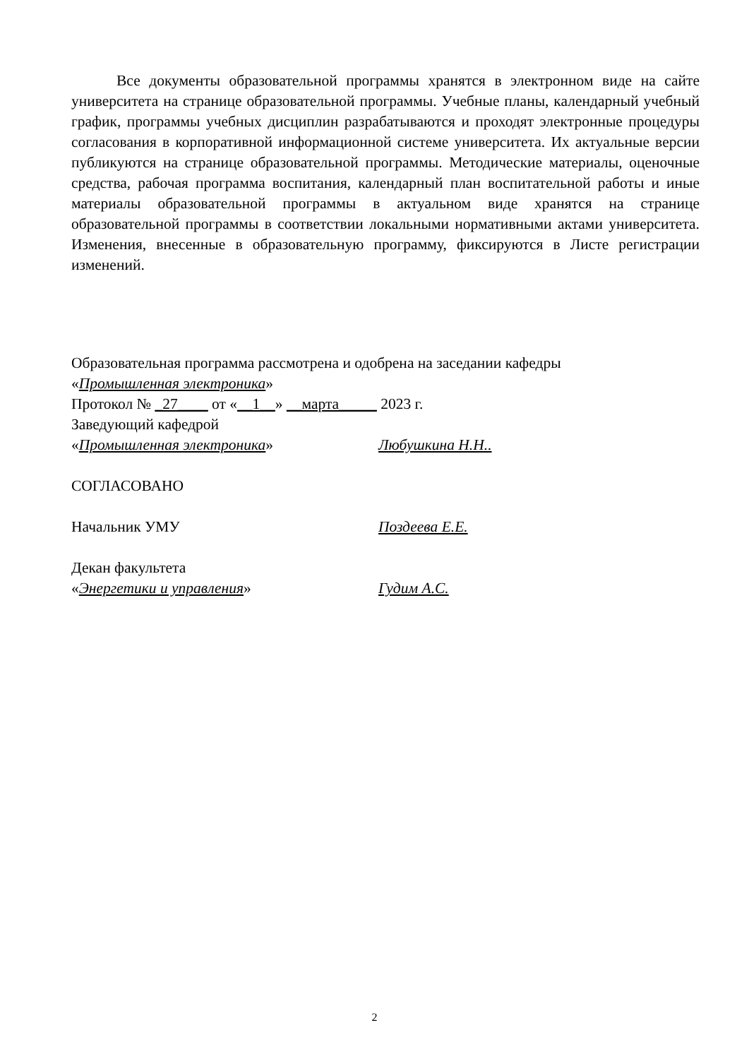Все документы образовательной программы хранятся в электронном виде на сайте университета на странице образовательной программы. Учебные планы, календарный учебный график, программы учебных дисциплин разрабатываются и проходят электронные процедуры согласования в корпоративной информационной системе университета. Их актуальные версии публикуются на странице образовательной программы. Методические материалы, оценочные средства, рабочая программа воспитания, календарный план воспитательной работы и иные материалы образовательной программы в актуальном виде хранятся на странице образовательной программы в соответствии локальными нормативными актами университета. Изменения, внесенные в образовательную программу, фиксируются в Листе регистрации изменений.
Образовательная программа рассмотрена и одобрена на заседании кафедры
«Промышленная электроника»
Протокол № _27____ от «__1__» __марта_____ 2023 г.
Заведующий кафедрой
«Промышленная электроника» Любушкина Н.Н..
СОГЛАСОВАНО
Начальник УМУ Поздеева Е.Е.
Декан факультета
«Энергетики и управления» Гудим А.С.
2